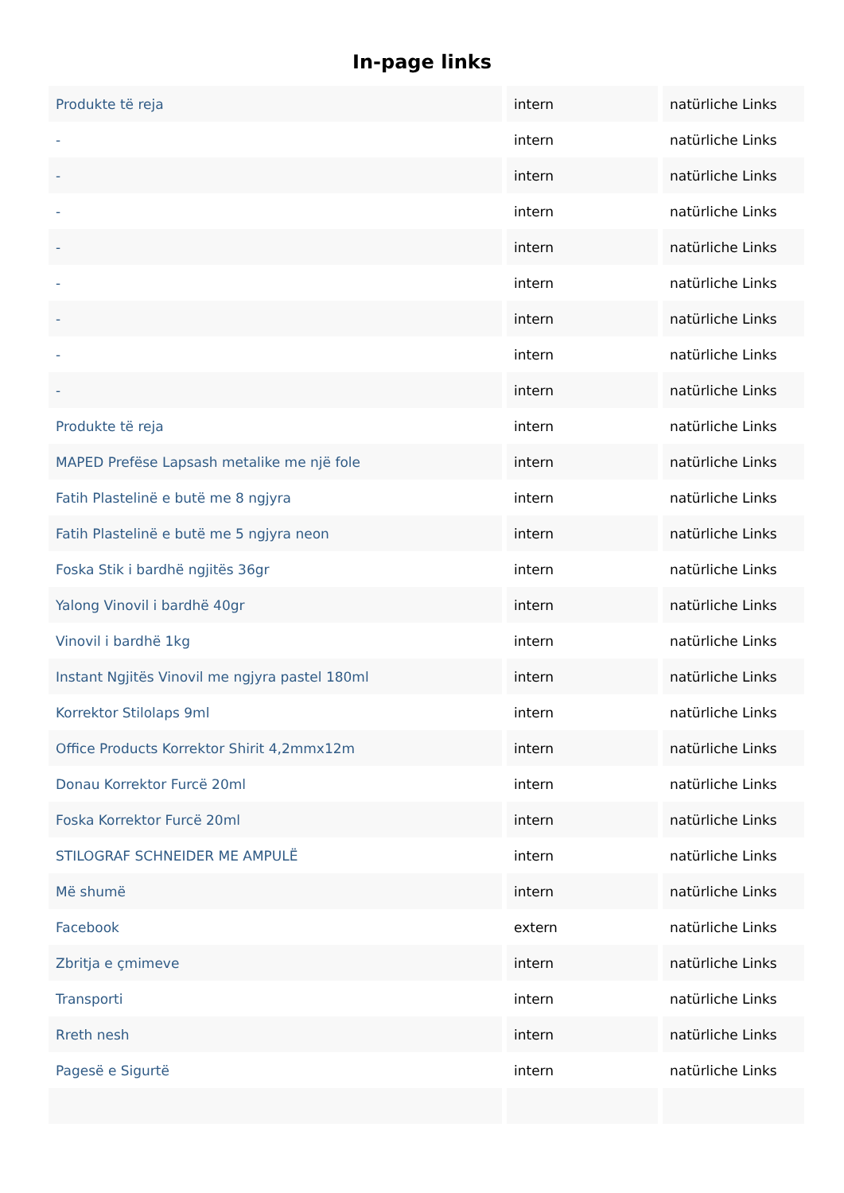In-page links
| Produkte të reja | intern | natürliche Links |
| - | intern | natürliche Links |
| - | intern | natürliche Links |
| - | intern | natürliche Links |
| - | intern | natürliche Links |
| - | intern | natürliche Links |
| - | intern | natürliche Links |
| - | intern | natürliche Links |
| - | intern | natürliche Links |
| Produkte të reja | intern | natürliche Links |
| MAPED Prefëse Lapsash metalike me një fole | intern | natürliche Links |
| Fatih Plastelinë e butë me 8 ngjyra | intern | natürliche Links |
| Fatih Plastelinë e butë me 5 ngjyra neon | intern | natürliche Links |
| Foska Stik i bardhë ngjitës 36gr | intern | natürliche Links |
| Yalong Vinovil i bardhë 40gr | intern | natürliche Links |
| Vinovil i bardhë 1kg | intern | natürliche Links |
| Instant Ngjitës Vinovil me ngjyra pastel 180ml | intern | natürliche Links |
| Korrektor Stilolaps 9ml | intern | natürliche Links |
| Office Products Korrektor Shirit 4,2mmx12m | intern | natürliche Links |
| Donau Korrektor Furcë 20ml | intern | natürliche Links |
| Foska Korrektor Furcë 20ml | intern | natürliche Links |
| STILOGRAF SCHNEIDER ME AMPULË | intern | natürliche Links |
| Më shumë | intern | natürliche Links |
| Facebook | extern | natürliche Links |
| Zbritja e çmimeve | intern | natürliche Links |
| Transporti | intern | natürliche Links |
| Rreth nesh | intern | natürliche Links |
| Pagesë e Sigurtë | intern | natürliche Links |